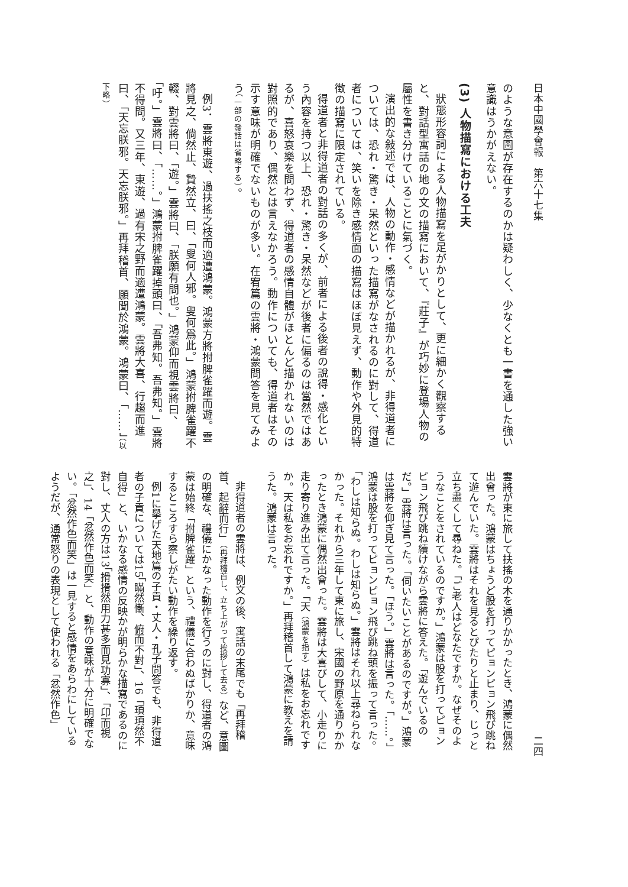日本中國學會報　第六十七集 二四
のような意圖が存在するのかは疑わしく、少なくとも一書を通した強い意識はうかがえない。
(3) 人物描寫における工夫
狀態形容詞による人物描寫を足がかりとして、更に細かく觀察すると、對話型寓話の地の文の描寫において、『莊子』が巧妙に登場人物の屬性を書き分けていることに氣づく。
演出的な敍述では、人物の動作・感情などが描かれるが、非得道者については、恐れ・驚き・呆然といった描寫がなされるのに對して、得道者については、笑いを除き感情面の描寫はほぼ見えず、動作や外見的特徴の描寫に限定されている。
得道者と非得道者の對話の多くが、前者による後者の說得・感化という內容を持つ以上、恐れ・驚き・呆然などが後者に偏るのは當然ではあるが、喜怒哀樂を問わず、得道者の感情自體がほとんど描かれないのは對照的であり、偶然とは言えなかろう。動作についても、得道者はその示す意味が明確でないものが多い。在宥篇の雲將・鴻蒙問答を見てみよう（一部の發話は省略する）。
例3．雲將東遊、過扶搖之枝而適遭鴻蒙。鴻蒙方將拊脾雀躍而遊。雲將見之、倘然止、贄然立、曰、「叟何人邪。叟何爲此。」鴻蒙拊脾雀躍不輟、對雲將曰、「遊。」雲將曰、「朕願有問也。」鴻蒙仰而視雲將曰、「吁。」雲將曰、「……。」鴻蒙拊脾雀躍掉頭曰、「吾弗知。吾弗知。」雲將不得問。又三年、東遊、過有宋之野而適遭鴻蒙。雲將大喜、行趨而進曰、「天忘朕邪。天忘朕邪。」再拜稽首、願聞於鴻蒙。鴻蒙曰、「……」（以下略）
雲將が東に旅して扶搖の木を通りかかったとき、鴻蒙に偶然出會った。鴻蒙はちょうど股を打ってピョンピョン飛び跳ねて遊んでいた。雲將はそれを見るとぴたりと止まり、じっと立ち盡くして尋ねた。「ご老人はどなたですか。なぜそのようなことをされているのですか。」鴻蒙は股を打ってピョンピョン飛び跳ね續けながら雲將に答えた。「遊んでいるのだ。」雲將は言った。「伺いたいことがあるのですが。」鴻蒙は雲將を仰ぎ見て言った。「ほう。」雲將は言った。「……。」鴻蒙は股を打ってピョンピョン飛び跳ね頭を振って言った。「わしは知らぬ。わしは知らぬ。」雲將はそれ以上尋ねられなかった。それから三年して東に旅し、宋國の野原を通りかかったとき鴻蒙に偶然出會った。雲將は大喜びして、小走りに走り寄り進み出て言った。「天（鴻蒙を指す）は私をお忘れですか。天は私をお忘れですか。」再拜稽首して鴻蒙に教えを請うた。鴻蒙は言った。
非得道者の雲將は、例文の後、寓話の末尾でも「再拜稽首、起辭而行」（再拜稽首し、立ち上がって挨拶して去る）など、意圖の明確な、禮儀にかなった動作を行うのに對し、得道者の鴻蒙は始終「拊脾雀躍」という、禮儀に合わぬばかりか、意味するところすら察しがたい動作を繰り返す。
例1に擧げた天地篇の子貢・丈人・孔子問答でも、非得道者の子貢については15「瞞然慚、俯而不對」、16「頊頊然不自得」と、いかなる感情の反映かが明らかな描寫であるのに對し、丈人の方は13「搰搰然用力甚多而見功寡」、「卬而視之」、14「忿然作色而笑」と、動作の意味が十分に明確でない。「忿然作色而笑」は一見すると感情をあらわにしているようだが、通常怒りの表現として使われる「忿然作色」